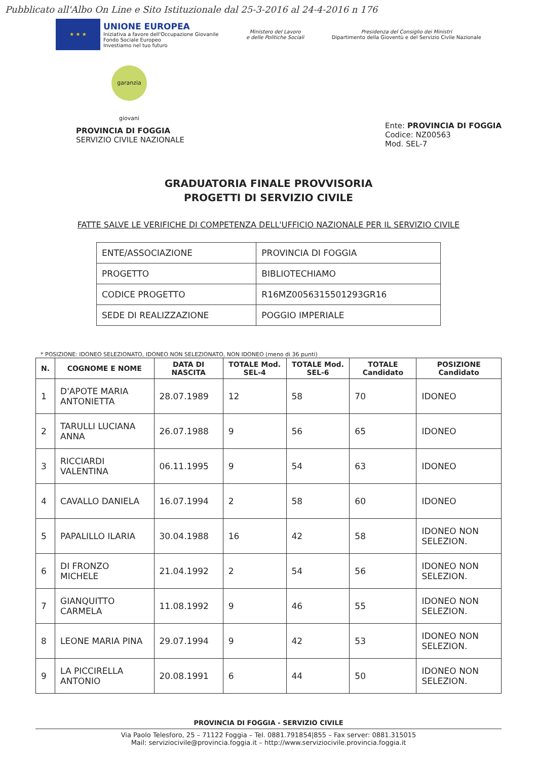Pubblicato all'Albo On Line e Sito Istituzionale dal 25-3-2016 al 24-4-2016 n 176
★ ★ ★
UNIONE EUROPEA
Iniziativa a favore dell'Occupazione Giovanile
Fondo Sociale Europeo
Investiamo nel tuo futuro
Ministero del Lavoro
e delle Politiche Sociali
Presidenza del Consiglio dei Ministri
Dipartimento della Gioventù e del Servizio Civile Nazionale
garanzia giovani
PROVINCIA DI FOGGIA
SERVIZIO CIVILE NAZIONALE
Ente: PROVINCIA DI FOGGIA
Codice: NZ00563
Mod. SEL-7
GRADUATORIA FINALE PROVVISORIA
PROGETTI DI SERVIZIO CIVILE
FATTE SALVE LE VERIFICHE DI COMPETENZA DELL'UFFICIO NAZIONALE PER IL SERVIZIO CIVILE
| ENTE/ASSOCIAZIONE | PROVINCIA DI FOGGIA |
| PROGETTO | BIBLIOTECHIAMO |
| CODICE PROGETTO | R16MZ0056315501293GR16 |
| SEDE DI REALIZZAZIONE | POGGIO IMPERIALE |
* POSIZIONE: IDONEO SELEZIONATO, IDONEO NON SELEZIONATO, NON IDONEO (meno di 36 punti)
| N. | COGNOME E NOME | DATA DI NASCITA | TOTALE Mod. SEL-4 | TOTALE Mod. SEL-6 | TOTALE Candidato | POSIZIONE Candidato |
| --- | --- | --- | --- | --- | --- | --- |
| 1 | D'APOTE MARIA ANTONIETTA | 28.07.1989 | 12 | 58 | 70 | IDONEO |
| 2 | TARULLI LUCIANA ANNA | 26.07.1988 | 9 | 56 | 65 | IDONEO |
| 3 | RICCIARDI VALENTINA | 06.11.1995 | 9 | 54 | 63 | IDONEO |
| 4 | CAVALLO DANIELA | 16.07.1994 | 2 | 58 | 60 | IDONEO |
| 5 | PAPALILLO ILARIA | 30.04.1988 | 16 | 42 | 58 | IDONEO NON SELEZION. |
| 6 | DI FRONZO MICHELE | 21.04.1992 | 2 | 54 | 56 | IDONEO NON SELEZION. |
| 7 | GIANQUITTO CARMELA | 11.08.1992 | 9 | 46 | 55 | IDONEO NON SELEZION. |
| 8 | LEONE MARIA PINA | 29.07.1994 | 9 | 42 | 53 | IDONEO NON SELEZION. |
| 9 | LA PICCIRELLA ANTONIO | 20.08.1991 | 6 | 44 | 50 | IDONEO NON SELEZION. |
PROVINCIA DI FOGGIA - SERVIZIO CIVILE
Via Paolo Telesforo, 25 – 71122 Foggia – Tel. 0881.791854|855 – Fax server: 0881.315015
Mail: serviziocivile@provincia.foggia.it – http://www.serviziocivile.provincia.foggia.it